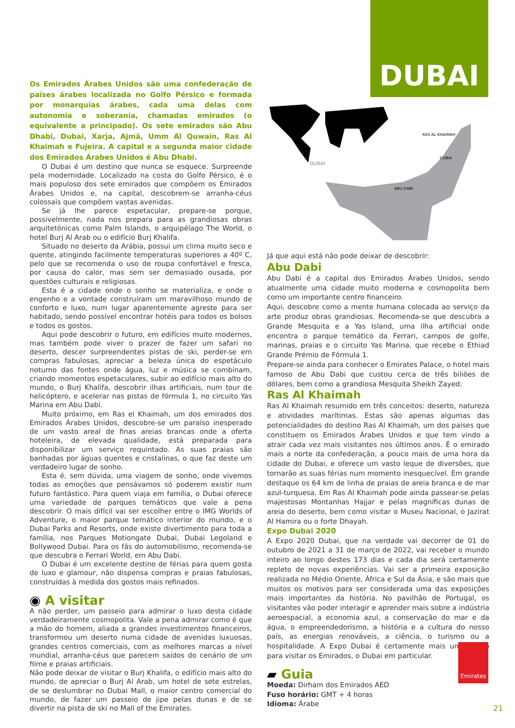DUBAI
RAS AL KHAIMAH
DUBAI
ABU DABI
DUBAI
Os Emirados Árabes Unidos são uma confederação de países árabes localizada no Golfo Pérsico e formada por monarquias árabes, cada uma delas com autonomia e soberania, chamadas emirados (o equivalente a principado). Os sete emirados são Abu Dhabi, Dubai, Xarja, Ajmã, Umm Al Quwain, Ras Al Khaimah e Fujeira. A capital e a segunda maior cidade dos Emirados Árabes Unidos é Abu Dhabi.
O Dubai é um destino que nunca se esquece. Surpreende pela modernidade. Localizado na costa do Golfo Pérsico, é o mais populoso dos sete emirados que compõem os Emirados Árabes Unidos e, na capital, descobrem-se arranha-céus colossais que compõem vastas avenidas.
Se já lhe parece espetacular, prepare-se porque, possivelmente, nada nos prepara para as grandiosas obras arquitetónicas como Palm Islands, o arquipélago The World, o hotel Burj Al Arab ou o edifício Burj Khalifa.
Situado no deserto da Arábia, possui um clima muito seco e quente, atingindo facilmente temperaturas superiores a 40º C, pelo que se recomenda o uso de roupa confortável e fresca, por causa do calor, mas sem ser demasiado ousada, por questões culturais e religiosas.
Esta é a cidade onde o sonho se materializa, e onde o engenho e a vontade construíram um maravilhoso mundo de conforto e luxo, num lugar aparentemente agreste para ser habitado, sendo possível encontrar hotéis para todos os bolsos e todos os gostos.
Aqui pode descobrir o futuro, em edifícios muito modernos, mas também pode viver o prazer de fazer um safari no deserto, descer surpreendentes pistas de ski, perder-se em compras fabulosas, apreciar a beleza única do espetáculo noturno das fontes onde água, luz e música se combinam, criando momentos espetaculares, subir ao edifício mais alto do mundo, o Burj Khalifa, descobrir ilhas artificiais, num tour de helicóptero, e acelerar nas pistas de fórmula 1, no circuito Yas Marina em Abu Dabi.
Muito próximo, em Ras el Khaimah, um dos emirados dos Emirados Árabes Unidos, descobre-se um paraíso inesperado de um vasto areal de finas areias brancas onde a oferta hoteleira, de elevada qualidade, está preparada para disponibilizar um serviço requintado. As suas praias são banhadas por águas quentes e cristalinas, o que faz deste um verdadeiro lugar de sonho.
Esta é, sem dúvida, uma viagem de sonho, onde vivemos todas as emoções que pensávamos só poderem existir num futuro fantástico. Para quem viaja em família, o Dubai oferece uma variedade de parques temáticos que vale a pena descobrir. O mais difícil vai ser escolher entre o IMG Worlds of Adventure, o maior parque temático interior do mundo, e o Dubai Parks and Resorts, onde existe divertimento para toda a família, nos Parques Motiongate Dubai, Dubai Legoland e Bollywood Dubai. Para os fãs do automobilismo, recomenda-se que descubra o Ferrari World, em Abu Dabi.
O Dubai é um excelente destino de férias para quem gosta de luxo e glamour, não dispensa compras e praias fabulosas, construídas à medida dos gostos mais refinados.
◉ A visitar
A não perder, um passeio para admirar o luxo desta cidade verdadeiramente cosmopolita. Vale a pena admirar como é que a mão do homem, aliada a grandes investimentos financeiros, transformou um deserto numa cidade de avenidas luxuosas, grandes centros comerciais, com as melhores marcas a nível mundial, arranha-céus que parecem saídos do cenário de um filme e praias artificiais.
Não pode deixar de visitar o Burj Khalifa, o edifício mais alto do mundo, de apreciar o Burj Al Arab, um hotel de sete estrelas, de se deslumbrar no Dubai Mall, o maior centro comercial do mundo, de fazer um passeio de jipe pelas dunas e de se divertir na pista de ski no Mall of the Emirates.
Já que aqui está não pode deixar de descobrir:
Abu Dabi
Abu Dabi é a capital dos Emirados Árabes Unidos, sendo atualmente uma cidade muito moderna e cosmopolita bem como um importante centro financeiro.
Aqui, descobre como a mente humana colocada ao serviço da arte produz obras grandiosas. Recomenda-se que descubra a Grande Mesquita e a Yas Island, uma ilha artificial onde encontra o parque temático da Ferrari, campos de golfe, marinas, praias e o circuito Yas Marina, que recebe o Ethiad Grande Prémio de Fórmula 1.
Prepare-se ainda para conhecer o Emirates Palace, o hotel mais famoso de Abu Dabi que custou cerca de três biliões de dólares, bem como a grandiosa Mesquita Sheikh Zayed.
Ras Al Khaimah
Ras Al Khaimah resumido em três conceitos: deserto, natureza e atividades marítimas. Estas são apenas algumas das potencialidades do destino Ras Al Khaimah, um dos países que constituem os Emirados Árabes Unidos e que tem vindo a atrair cada vez mais visitantes nos últimos anos. É o emirado mais a norte da confederação, a pouco mais de uma hora da cidade do Dubai, e oferece um vasto leque de diversões, que tornarão as suas férias num momento inesquecível. Em grande destaque os 64 km de linha de praias de areia branca e de mar azul-turquesa. Em Ras Al Khaimah pode ainda passear-se pelas majestosas Montanhas Hajjar e pelas magníficas dunas de areia do deserto, bem como visitar o Museu Nacional, o Jazirat Al Hamira ou o forte Dhayah.
Expo Dubai 2020
A Expo 2020 Dubai, que na verdade vai decorrer de 01 de outubro de 2021 a 31 de março de 2022, vai receber o mundo inteiro ao longo destes 173 dias e cada dia será certamente repleto de novas experiências. Vai ser a primeira exposição realizada no Médio Oriente, África e Sul da Ásia, e são mais que muitos os motivos para ser considerada uma das exposições mais importantes da história. No pavilhão de Portugal, os visitantes vão poder interagir e aprender mais sobre a indústria aeroespacial, a economia azul, a conservação do mar e da água, o empreendedorismo, a história e a cultura do nosso país, as energias renováveis, a ciência, o turismo ou a hospitalidade. A Expo Dubai é certamente mais um motivo para visitar os Emirados, o Dubai em particular.
▰ Guia
Moeda: Dirham dos Emirados AED
Fuso horário: GMT + 4 horas
Idioma: Árabe
Emirates
21